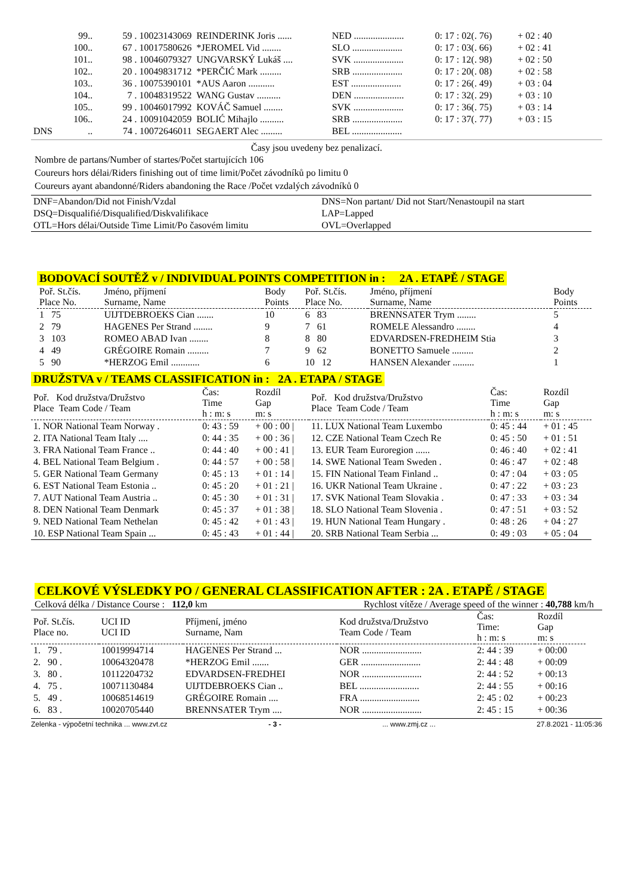| | 99.. | 59 . 10023143069 | REINDERINK Joris ...... | NED ..................... | 0: 17 : 02(. 76) | + 02 : 40 |
| | 100.. | 67 . 10017580626 | *JEROMEL Vid ........ | SLO ..................... | 0: 17 : 03(. 66) | + 02 : 41 |
| | 101.. | 98 . 10046079327 | UNGVARSKÝ Lukáš .... | SVK ..................... | 0: 17 : 12(. 98) | + 02 : 50 |
| | 102.. | 20 . 10049831712 | *PERČIĆ Mark ......... | SRB ..................... | 0: 17 : 20(. 08) | + 02 : 58 |
| | 103.. | 36 . 10075390101 | *AUS Aaron ........... | EST ..................... | 0: 17 : 26(. 49) | + 03 : 04 |
| | 104.. | 7 . 10048319522 | WANG Gustav .......... | DEN ..................... | 0: 17 : 32(. 29) | + 03 : 10 |
| | 105.. | 99 . 10046017992 | KOVÁČ Samuel ........ | SVK ..................... | 0: 17 : 36(. 75) | + 03 : 14 |
| | 106.. | 24 . 10091042059 | BOLIĆ Mihajlo .......... | SRB ..................... | 0: 17 : 37(. 77) | + 03 : 15 |
| DNS | .. | 74 . 10072646011 | SEGAERT Alec ......... | BEL ..................... | | |
Časy jsou uvedeny bez penalizací.
Nombre de partans/Number of startes/Počet startujících 106
Coureurs hors délai/Riders finishing out of time limit/Počet závodníků po limitu 0
Coureurs ayant abandonné/Riders abandoning the Race /Počet vzdalých závodníků 0
| DNF=Abandon/Did not Finish/Vzdal | DNS=Non partant/ Did not Start/Nenastoupil na start |
| DSQ=Disqualifié/Disqualified/Diskvalifikace | LAP=Lapped |
| OTL=Hors délai/Outside Time Limit/Po časovém limitu | OVL=Overlapped |
BODOVACÍ SOUTĚŽ v / INDIVIDUAL POINTS COMPETITION in : 2A . ETAPĚ / STAGE
| Poř. St.čís. Place No. | Jméno, příjmení Surname, Name | Body Points | Poř. St.čís. Place No. | Jméno, příjmení Surname, Name | Body Points |
| --- | --- | --- | --- | --- | --- |
| 1 75 | UIJTDEBROEKS Cian ....... | 10 | 6 83 | BRENNSATER Trym ........ | 5 |
| 2 79 | HAGENES Per Strand ........ | 9 | 7 61 | ROMELE Alessandro ........ | 4 |
| 3 103 | ROMEO ABAD Ivan ........ | 8 | 8 80 | EDVARDSEN-FREDHEIM Stia | 3 |
| 4 49 | GRÉGOIRE Romain ......... | 7 | 9 62 | BONETTO Samuele ......... | 2 |
| 5 90 | *HERZOG Emil ............ | 6 | 10 12 | HANSEN Alexander ......... | 1 |
DRUŽSTVA v / TEAMS CLASSIFICATION in : 2A . ETAPA / STAGE
| Poř. Kod družstva/Družstvo Place Team Code / Team | Čas: Time h : m: s | Rozdíl Gap m: s | Poř. Kod družstva/Družstvo Place Team Code / Team | Čas: Time h : m: s | Rozdíl Gap m: s |
| --- | --- | --- | --- | --- | --- |
| 1. NOR National Team Norway . | 0: 43 : 59 | + 00 : 00 / | 11. LUX National Team Luxembo | 0: 45 : 44 | + 01 : 45 |
| 2. ITA National Team Italy .... | 0: 44 : 35 | + 00 : 36 / | 12. CZE National Team Czech Re | 0: 45 : 50 | + 01 : 51 |
| 3. FRA National Team France .. | 0: 44 : 40 | + 00 : 41 / | 13. EUR Team Euroregion ...... | 0: 46 : 40 | + 02 : 41 |
| 4. BEL National Team Belgium . | 0: 44 : 57 | + 00 : 58 / | 14. SWE National Team Sweden . | 0: 46 : 47 | + 02 : 48 |
| 5. GER National Team Germany | 0: 45 : 13 | + 01 : 14 / | 15. FIN National Team Finland .. | 0: 47 : 04 | + 03 : 05 |
| 6. EST National Team Estonia .. | 0: 45 : 20 | + 01 : 21 / | 16. UKR National Team Ukraine . | 0: 47 : 22 | + 03 : 23 |
| 7. AUT National Team Austria .. | 0: 45 : 30 | + 01 : 31 / | 17. SVK National Team Slovakia . | 0: 47 : 33 | + 03 : 34 |
| 8. DEN National Team Denmark | 0: 45 : 37 | + 01 : 38 / | 18. SLO National Team Slovenia . | 0: 47 : 51 | + 03 : 52 |
| 9. NED National Team Nethelan | 0: 45 : 42 | + 01 : 43 / | 19. HUN National Team Hungary . | 0: 48 : 26 | + 04 : 27 |
| 10. ESP National Team Spain ... | 0: 45 : 43 | + 01 : 44 / | 20. SRB National Team Serbia ... | 0: 49 : 03 | + 05 : 04 |
CELKOVÉ VÝSLEDKY PO / GENERAL CLASSIFICATION AFTER : 2A . ETAPĚ / STAGE
Celková délka / Distance Course : 112,0 km Rychlost vítěze / Average speed of the winner : 40,788 km/h
| Poř. St.čís. Place no. | UCI ID UCI ID | Příjmení, jméno Surname, Nam | Kod družstva/Družstvo Team Code / Team | Čas: Time: h : m: s | Rozdíl Gap m: s |
| --- | --- | --- | --- | --- | --- |
| 1. 79 . | 10019994714 | HAGENES Per Strand ... | NOR ......................... | 2: 44 : 39 | + 00:00 |
| 2. 90 . | 10064320478 | *HERZOG Emil ....... | GER ......................... | 2: 44 : 48 | + 00:09 |
| 3. 80 . | 10112204732 | EDVARDSEN-FREDHEI | NOR ......................... | 2: 44 : 52 | + 00:13 |
| 4. 75 . | 10071130484 | UIJTDEBROEKS Cian .. | BEL ......................... | 2: 44 : 55 | + 00:16 |
| 5. 49 . | 10068514619 | GRÉGOIRE Romain .... | FRA ......................... | 2: 45 : 02 | + 00:23 |
| 6. 83 . | 10020705440 | BRENNSATER Trym .... | NOR ......................... | 2: 45 : 15 | + 00:36 |
Zelenka - výpočetní technika ... www.zvt.cz - 3 -... www.zmj.cz ... 27.8.2021 - 11:05:36